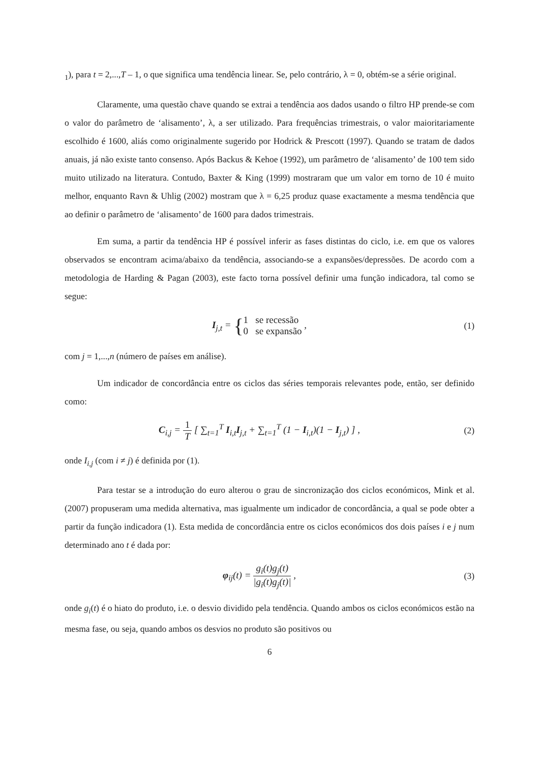<sub>1</sub>), para t = 2,...,T – 1, o que significa uma tendência linear. Se, pelo contrário, λ = 0, obtém-se a série original.
Claramente, uma questão chave quando se extrai a tendência aos dados usando o filtro HP prende-se com o valor do parâmetro de ‘alisamento’, λ, a ser utilizado. Para frequências trimestrais, o valor maioritariamente escolhido é 1600, aliás como originalmente sugerido por Hodrick & Prescott (1997). Quando se tratam de dados anuais, já não existe tanto consenso. Após Backus & Kehoe (1992), um parâmetro de ‘alisamento’ de 100 tem sido muito utilizado na literatura. Contudo, Baxter & King (1999) mostraram que um valor em torno de 10 é muito melhor, enquanto Ravn & Uhlig (2002) mostram que λ = 6,25 produz quase exactamente a mesma tendência que ao definir o parâmetro de ‘alisamento’ de 1600 para dados trimestrais.
Em suma, a partir da tendência HP é possível inferir as fases distintas do ciclo, i.e. em que os valores observados se encontram acima/abaixo da tendência, associando-se a expansões/depressões. De acordo com a metodologia de Harding & Pagan (2003), este facto torna possível definir uma função indicadora, tal como se segue:
I<sub>j,t</sub> = {1 se recessão 0 se expansão ,
(1)
com j = 1,...,n (número de países em análise).
Um indicador de concordância entre os ciclos das séries temporais relevantes pode, então, ser definido como:
C<sub>i,j</sub> = 1 T [ ∑<sub>t=1</sub><sup>T</sup> I<sub>i,t</sub>I<sub>j,t</sub> + ∑<sub>t=1</sub><sup>T</sup> (1 − I<sub>i,t</sub>)(1 − I<sub>j,t</sub>) ] ,
(2)
onde I<sub>i,j</sub> (com i ≠ j) é definida por (1).
Para testar se a introdução do euro alterou o grau de sincronização dos ciclos económicos, Mink et al. (2007) propuseram uma medida alternativa, mas igualmente um indicador de concordância, a qual se pode obter a partir da função indicadora (1). Esta medida de concordância entre os ciclos económicos dos dois países i e j num determinado ano t é dada por:
φ<sub>ij</sub>(t) = g<sub>i</sub>(t)g<sub>j</sub>(t) |g<sub>i</sub>(t)g<sub>j</sub>(t)| ,
(3)
onde g<sub>i</sub>(t) é o hiato do produto, i.e. o desvio dividido pela tendência. Quando ambos os ciclos económicos estão na mesma fase, ou seja, quando ambos os desvios no produto são positivos ou
6